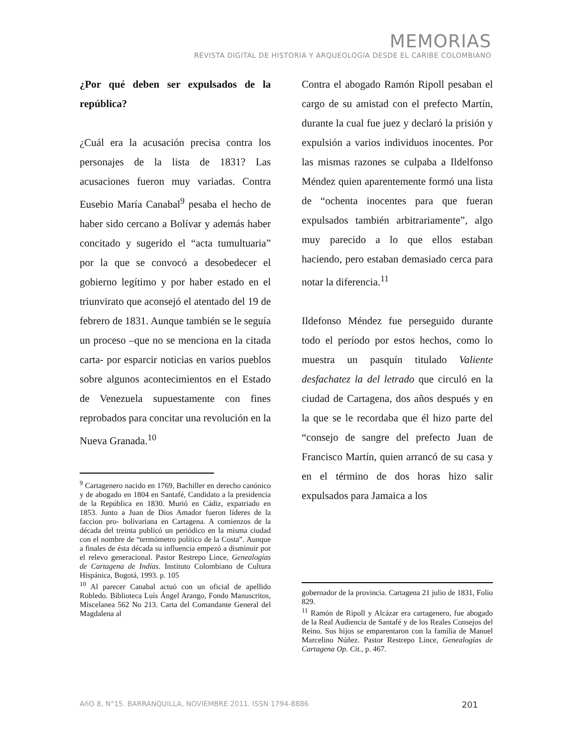MEMORIAS
REVISTA DIGITAL DE HISTORIA Y ARQUEOLOGíA DESDE EL CARIBE COLOMBIANO
¿Por qué deben ser expulsados de la república?
¿Cuál era la acusación precisa contra los personajes de la lista de 1831? Las acusaciones fueron muy variadas. Contra Eusebio María Canabal<sup>9</sup> pesaba el hecho de haber sido cercano a Bolívar y además haber concitado y sugerido el “acta tumultuaria” por la que se convocó a desobedecer el gobierno legítimo y por haber estado en el triunvirato que aconsejó el atentado del 19 de febrero de 1831. Aunque también se le seguía un proceso –que no se menciona en la citada carta- por esparcir noticias en varios pueblos sobre algunos acontecimientos en el Estado de Venezuela supuestamente con fines reprobados para concitar una revolución en la Nueva Granada.<sup>10</sup>
<sup>9</sup> Cartagenero nacido en 1769, Bachiller en derecho canónico y de abogado en 1804 en Santafé, Candidato a la presidencia de la República en 1830. Murió en Cádiz, expatriado en 1853. Junto a Juan de Dios Amador fueron líderes de la faccion pro- bolivariana en Cartagena. A comienzos de la década del treinta publicó un periódico en la misma ciudad con el nombre de “termómetro político de la Costa”. Aunque a finales de ésta década su influencia empezó a disminuir por el relevo generacional. Pastor Restrepo Lince, Genealogías de Cartagena de Indias. Instituto Colombiano de Cultura Hispánica, Bogotá, 1993. p. 105
<sup>10</sup> Al parecer Canabal actuó con un oficial de apellido Robledo. Biblioteca Luís Ángel Arango, Fondo Manuscritos, Miscelanea 562 No 213. Carta del Comandante General del Magdalena al
Contra el abogado Ramón Ripoll pesaban el cargo de su amistad con el prefecto Martín, durante la cual fue juez y declaró la prisión y expulsión a varios individuos inocentes. Por las mismas razones se culpaba a Ildelfonso Méndez quien aparentemente formó una lista de “ochenta inocentes para que fueran expulsados también arbitrariamente”, algo muy parecido a lo que ellos estaban haciendo, pero estaban demasiado cerca para notar la diferencia.<sup>11</sup>
Ildefonso Méndez fue perseguido durante todo el período por estos hechos, como lo muestra un pasquín titulado Valiente desfachatez la del letrado que circuló en la ciudad de Cartagena, dos años después y en la que se le recordaba que él hizo parte del “consejo de sangre del prefecto Juan de Francisco Martín, quien arrancó de su casa y en el término de dos horas hizo salir expulsados para Jamaica a los
gobernador de la provincia. Cartagena 21 julio de 1831, Folio 829.
<sup>11</sup> Ramón de Ripoll y Alcázar era cartagenero, fue abogado de la Real Audiencia de Santafé y de los Reales Consejos del Reino. Sus hijos se emparentaron con la familia de Manuel Marcelino Núñez. Pastor Restrepo Lince, Genealogías de Cartagena Op. Cit., p. 467.
AñO 8, N°15. BARRANQUILLA, NOVIEMBRE 2011. ISSN 1794-8886 201